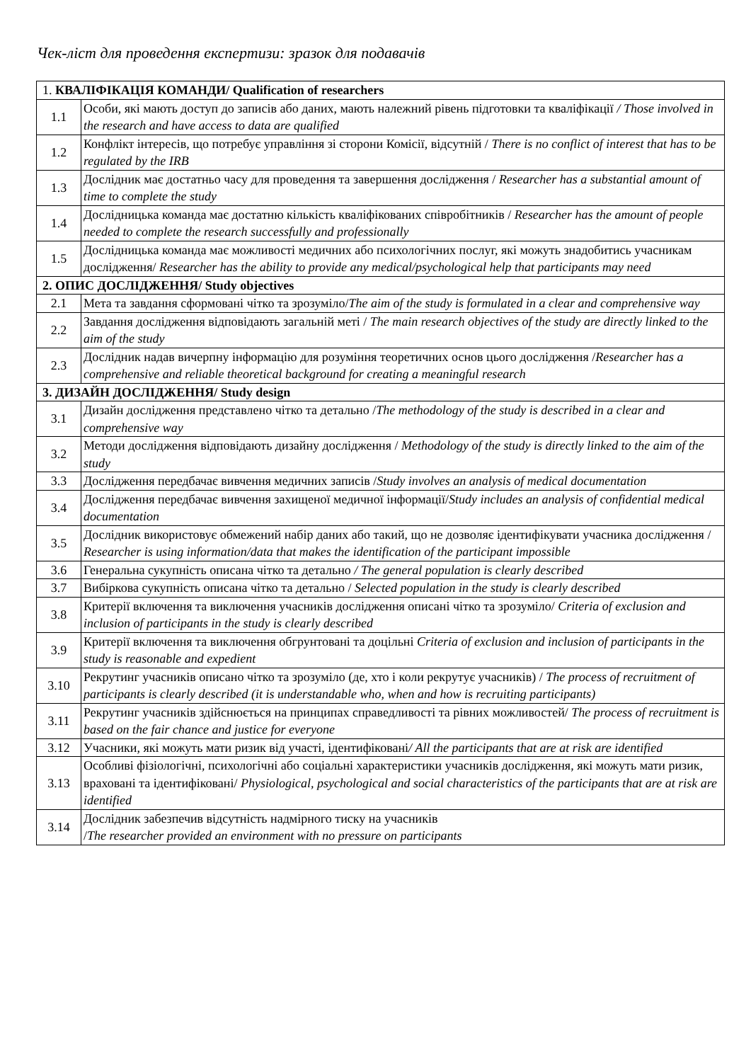Чек-ліст для проведення експертизи: зразок для подавачів
| 1. КВАЛІФІКАЦІЯ КОМАНДИ/ Qualification of researchers | |
| --- | --- |
| 1.1 | Особи, які мають доступ до записів або даних, мають належний рівень підготовки та кваліфікації / Those involved in the research and have access to data are qualified |
| 1.2 | Конфлікт інтересів, що потребує управління зі сторони Комісії, відсутній / There is no conflict of interest that has to be regulated by the IRB |
| 1.3 | Дослідник має достатньо часу для проведення та завершення дослідження / Researcher has a substantial amount of time to complete the study |
| 1.4 | Дослідницька команда має достатню кількість кваліфікованих співробітників / Researcher has the amount of people needed to complete the research successfully and professionally |
| 1.5 | Дослідницька команда має можливості медичних або психологічних послуг, які можуть знадобитись учасникам дослідження/ Researcher has the ability to provide any medical/psychological help that participants may need |
| 2. ОПИС ДОСЛІДЖЕННЯ/ Study objectives | |
| 2.1 | Мета та завдання сформовані чітко та зрозуміло/ The aim of the study is formulated in a clear and comprehensive way |
| 2.2 | Завдання дослідження відповідають загальній меті / The main research objectives of the study are directly linked to the aim of the study |
| 2.3 | Дослідник надав вичерпну інформацію для розуміння теоретичних основ цього дослідження / Researcher has a comprehensive and reliable theoretical background for creating a meaningful research |
| 3. ДИЗАЙН ДОСЛІДЖЕННЯ/ Study design | |
| 3.1 | Дизайн дослідження представлено чітко та детально / The methodology of the study is described in a clear and comprehensive way |
| 3.2 | Методи дослідження відповідають дизайну дослідження / Methodology of the study is directly linked to the aim of the study |
| 3.3 | Дослідження передбачає вивчення медичних записів / Study involves an analysis of medical documentation |
| 3.4 | Дослідження передбачає вивчення захищеної медичної інформації/ Study includes an analysis of confidential medical documentation |
| 3.5 | Дослідник використовує обмежений набір даних або такий, що не дозволяє ідентифікувати учасника дослідження / Researcher is using information/data that makes the identification of the participant impossible |
| 3.6 | Генеральна сукупність описана чітко та детально / The general population is clearly described |
| 3.7 | Вибіркова сукупність описана чітко та детально / Selected population in the study is clearly described |
| 3.8 | Критерії включення та виключення учасників дослідження описані чітко та зрозуміло/ Criteria of exclusion and inclusion of participants in the study is clearly described |
| 3.9 | Критерії включення та виключення обгрунтовані та доцільні Criteria of exclusion and inclusion of participants in the study is reasonable and expedient |
| 3.10 | Рекрутинг учасників описано чітко та зрозуміло (де, хто і коли рекрутує учасників) / The process of recruitment of participants is clearly described (it is understandable who, when and how is recruiting participants) |
| 3.11 | Рекрутинг учасників здійснюється на принципах справедливості та рівних можливостей/ The process of recruitment is based on the fair chance and justice for everyone |
| 3.12 | Учасники, які можуть мати ризик від участі, ідентифіковані / All the participants that are at risk are identified |
| 3.13 | Особливі фізіологічні, психологічні або соціальні характеристики учасників дослідження, які можуть мати ризик, враховані та ідентифіковані/ Physiological, psychological and social characteristics of the participants that are at risk are identified |
| 3.14 | Дослідник забезпечив відсутність надмірного тиску на учасників / The researcher provided an environment with no pressure on participants |